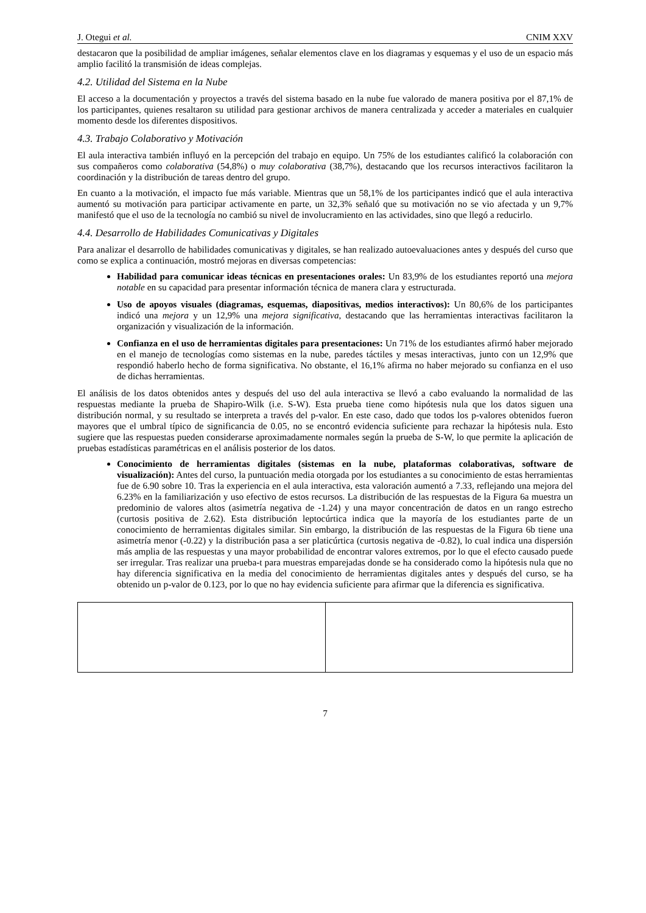J. Otegui et al. CNIM XXV
destacaron que la posibilidad de ampliar imágenes, señalar elementos clave en los diagramas y esquemas y el uso de un espacio más amplio facilitó la transmisión de ideas complejas.
4.2. Utilidad del Sistema en la Nube
El acceso a la documentación y proyectos a través del sistema basado en la nube fue valorado de manera positiva por el 87,1% de los participantes, quienes resaltaron su utilidad para gestionar archivos de manera centralizada y acceder a materiales en cualquier momento desde los diferentes dispositivos.
4.3. Trabajo Colaborativo y Motivación
El aula interactiva también influyó en la percepción del trabajo en equipo. Un 75% de los estudiantes calificó la colaboración con sus compañeros como colaborativa (54,8%) o muy colaborativa (38,7%), destacando que los recursos interactivos facilitaron la coordinación y la distribución de tareas dentro del grupo.
En cuanto a la motivación, el impacto fue más variable. Mientras que un 58,1% de los participantes indicó que el aula interactiva aumentó su motivación para participar activamente en parte, un 32,3% señaló que su motivación no se vio afectada y un 9,7% manifestó que el uso de la tecnología no cambió su nivel de involucramiento en las actividades, sino que llegó a reducirlo.
4.4. Desarrollo de Habilidades Comunicativas y Digitales
Para analizar el desarrollo de habilidades comunicativas y digitales, se han realizado autoevaluaciones antes y después del curso que como se explica a continuación, mostró mejoras en diversas competencias:
Habilidad para comunicar ideas técnicas en presentaciones orales: Un 83,9% de los estudiantes reportó una mejora notable en su capacidad para presentar información técnica de manera clara y estructurada.
Uso de apoyos visuales (diagramas, esquemas, diapositivas, medios interactivos): Un 80,6% de los participantes indicó una mejora y un 12,9% una mejora significativa, destacando que las herramientas interactivas facilitaron la organización y visualización de la información.
Confianza en el uso de herramientas digitales para presentaciones: Un 71% de los estudiantes afirmó haber mejorado en el manejo de tecnologías como sistemas en la nube, paredes táctiles y mesas interactivas, junto con un 12,9% que respondió haberlo hecho de forma significativa. No obstante, el 16,1% afirma no haber mejorado su confianza en el uso de dichas herramientas.
El análisis de los datos obtenidos antes y después del uso del aula interactiva se llevó a cabo evaluando la normalidad de las respuestas mediante la prueba de Shapiro-Wilk (i.e. S-W). Esta prueba tiene como hipótesis nula que los datos siguen una distribución normal, y su resultado se interpreta a través del p-valor. En este caso, dado que todos los p-valores obtenidos fueron mayores que el umbral típico de significancia de 0.05, no se encontró evidencia suficiente para rechazar la hipótesis nula. Esto sugiere que las respuestas pueden considerarse aproximadamente normales según la prueba de S-W, lo que permite la aplicación de pruebas estadísticas paramétricas en el análisis posterior de los datos.
Conocimiento de herramientas digitales (sistemas en la nube, plataformas colaborativas, software de visualización): Antes del curso, la puntuación media otorgada por los estudiantes a su conocimiento de estas herramientas fue de 6.90 sobre 10. Tras la experiencia en el aula interactiva, esta valoración aumentó a 7.33, reflejando una mejora del 6.23% en la familiarización y uso efectivo de estos recursos. La distribución de las respuestas de la Figura 6a muestra un predominio de valores altos (asimetría negativa de -1.24) y una mayor concentración de datos en un rango estrecho (curtosis positiva de 2.62). Esta distribución leptocúrtica indica que la mayoría de los estudiantes parte de un conocimiento de herramientas digitales similar. Sin embargo, la distribución de las respuestas de la Figura 6b tiene una asimetría menor (-0.22) y la distribución pasa a ser platicúrtica (curtosis negativa de -0.82), lo cual indica una dispersión más amplia de las respuestas y una mayor probabilidad de encontrar valores extremos, por lo que el efecto causado puede ser irregular. Tras realizar una prueba-t para muestras emparejadas donde se ha considerado como la hipótesis nula que no hay diferencia significativa en la media del conocimiento de herramientas digitales antes y después del curso, se ha obtenido un p-valor de 0.123, por lo que no hay evidencia suficiente para afirmar que la diferencia es significativa.
7